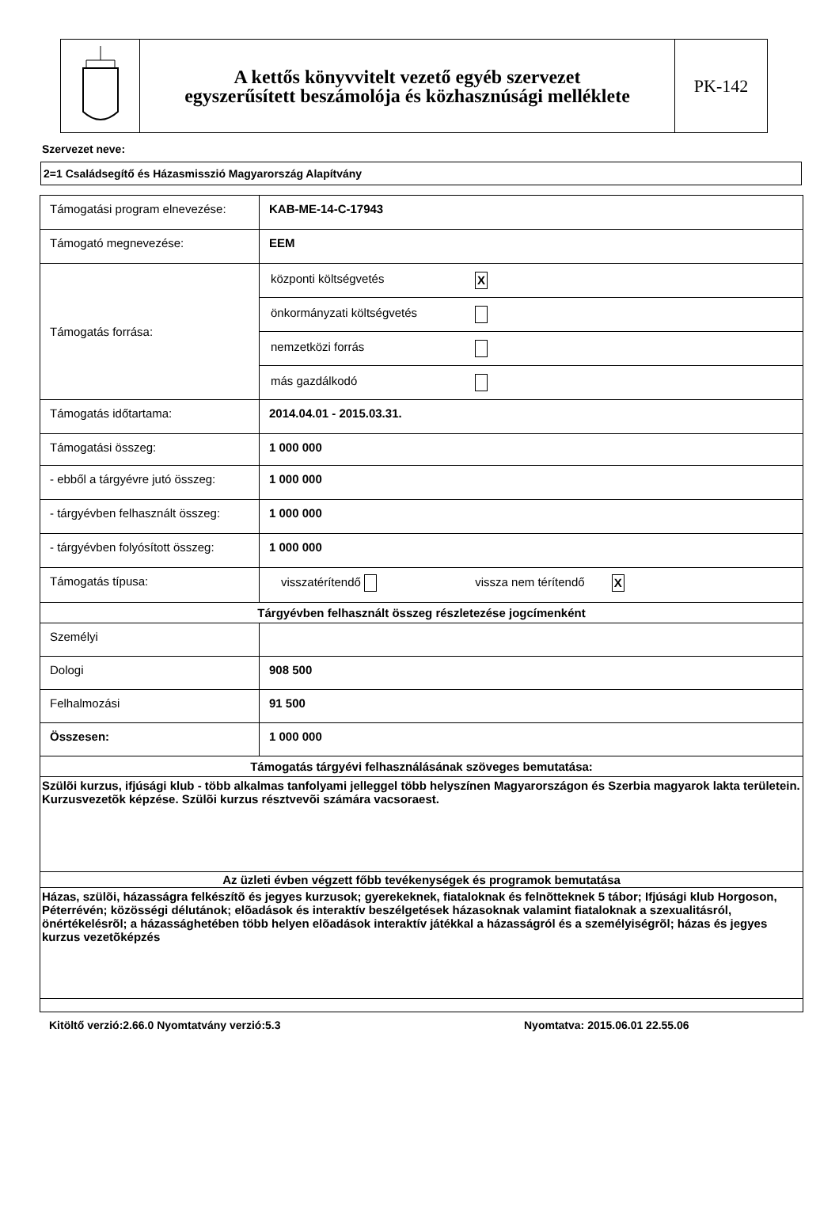A kettős könyvvitelt vezető egyéb szervezet
egyszerűsített beszámolója és közhasznúsági melléklete
PK-142
Szervezet neve:
2=1 Családsegítő és Házasmisszió Magyarország Alapítvány
| Támogatási program elnevezése: | KAB-ME-14-C-17943 |
| Támogató megnevezése: | EEM |
| Támogatás forrása: | / központi költségvetés / X / / önkormányzati költségvetés / / / nemzetközi forrás / / / más gazdálkodó / / |
| Támogatás időtartama: | 2014.04.01 - 2015.03.31. |
| Támogatási összeg: | 1 000 000 |
| - ebből a tárgyévre jutó összeg: | 1 000 000 |
| - tárgyévben felhasznált összeg: | 1 000 000 |
| - tárgyévben folyósított összeg: | 1 000 000 |
| Támogatás típusa: | visszatérítendő vissza nem térítendő X |
| Tárgyévben felhasznált összeg részletezése jogcímenként | |
| Személyi | |
| Dologi | 908 500 |
| Felhalmozási | 91 500 |
| Összesen: | 1 000 000 |
| Támogatás tárgyévi felhasználásának szöveges bemutatása: | |
| Szülõi kurzus, ifjúsági klub - több alkalmas tanfolyami jelleggel több helyszínen Magyarországon és Szerbia magyarok lakta területein. Kurzusvezetõk képzése. Szülõi kurzus résztvevõi számára vacsoraest. | |
| Az üzleti évben végzett főbb tevékenységek és programok bemutatása | |
| Házas, szülõi, házasságra felkészítõ és jegyes kurzusok; gyerekeknek, fiataloknak és felnõtteknek 5 tábor; Ifjúsági klub Horgoson, Péterrévén; közösségi délutánok; elõadások és interaktív beszélgetések házasoknak valamint fiataloknak a szexualitásról, önértékelésrõl; a házassághetében több helyen elõadások interaktív játékkal a házasságról és a személyiségrõl; házas és jegyes kurzus vezetõképzés | |
Kitöltő verzió:2.66.0 Nyomtatvány verzió:5.3 Nyomtatva: 2015.06.01 22.55.06